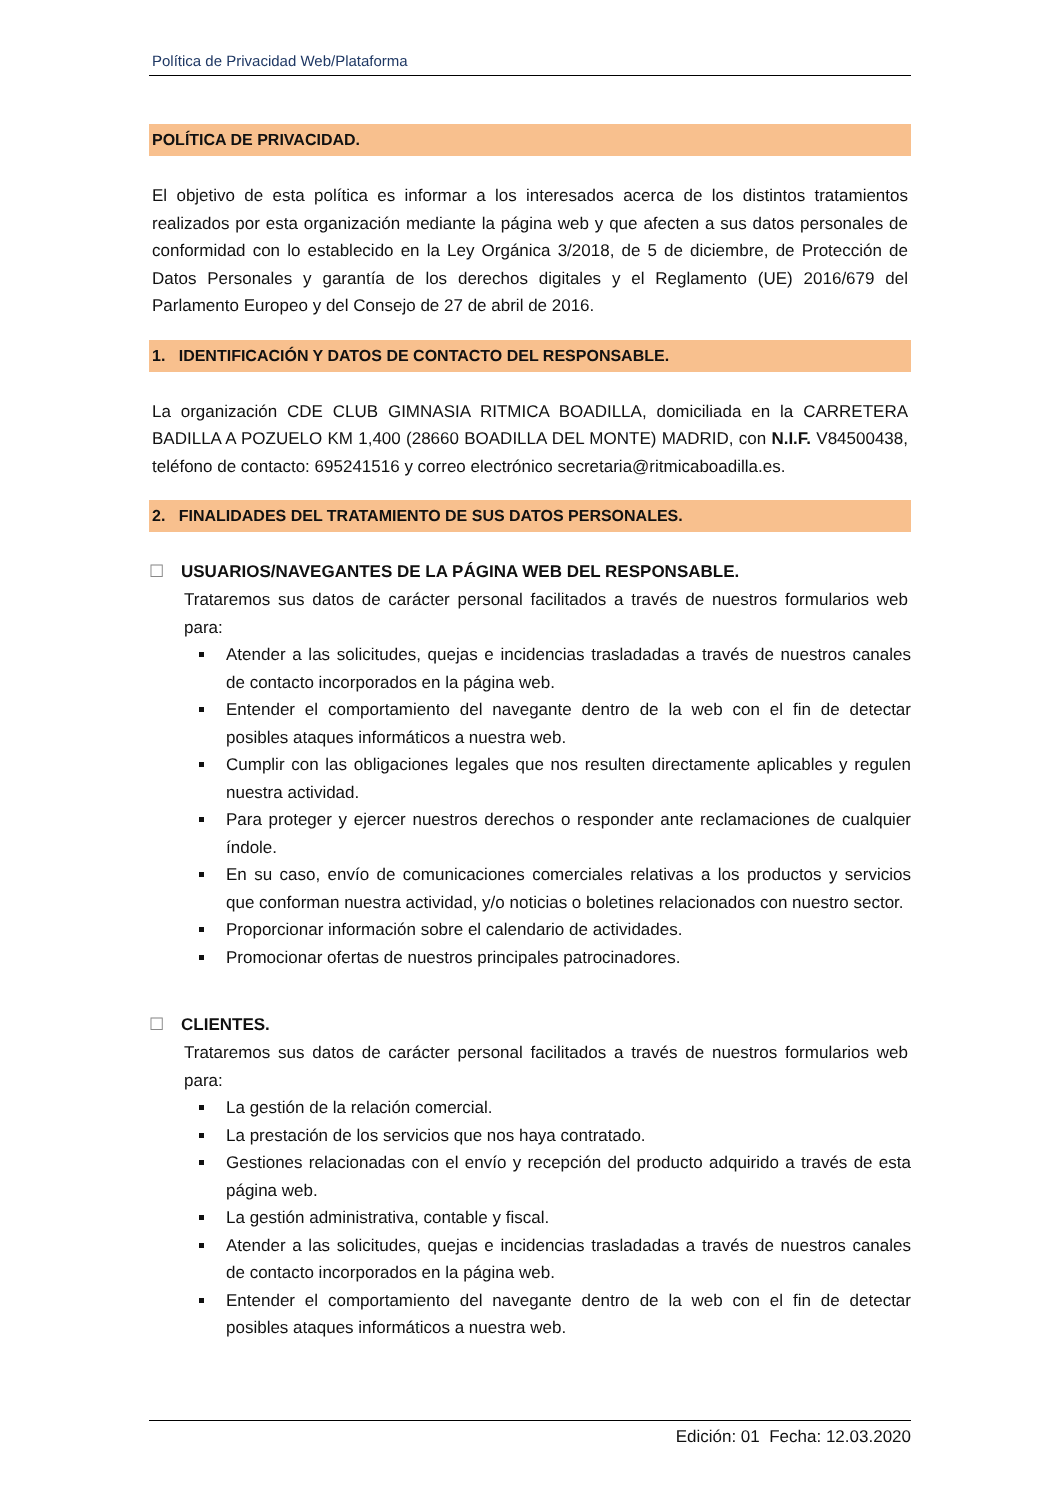Política de Privacidad Web/Plataforma
POLÍTICA DE PRIVACIDAD.
El objetivo de esta política es informar a los interesados acerca de los distintos tratamientos realizados por esta organización mediante la página web y que afecten a sus datos personales de conformidad con lo establecido en la Ley Orgánica 3/2018, de 5 de diciembre, de Protección de Datos Personales y garantía de los derechos digitales y el Reglamento (UE) 2016/679 del Parlamento Europeo y del Consejo de 27 de abril de 2016.
1. IDENTIFICACIÓN Y DATOS DE CONTACTO DEL RESPONSABLE.
La organización CDE CLUB GIMNASIA RITMICA BOADILLA, domiciliada en la CARRETERA BADILLA A POZUELO KM 1,400 (28660 BOADILLA DEL MONTE) MADRID, con N.I.F. V84500438, teléfono de contacto: 695241516 y correo electrónico secretaria@ritmicaboadilla.es.
2. FINALIDADES DEL TRATAMIENTO DE SUS DATOS PERSONALES.
☐ USUARIOS/NAVEGANTES DE LA PÁGINA WEB DEL RESPONSABLE.
Trataremos sus datos de carácter personal facilitados a través de nuestros formularios web para:
Atender a las solicitudes, quejas e incidencias trasladadas a través de nuestros canales de contacto incorporados en la página web.
Entender el comportamiento del navegante dentro de la web con el fin de detectar posibles ataques informáticos a nuestra web.
Cumplir con las obligaciones legales que nos resulten directamente aplicables y regulen nuestra actividad.
Para proteger y ejercer nuestros derechos o responder ante reclamaciones de cualquier índole.
En su caso, envío de comunicaciones comerciales relativas a los productos y servicios que conforman nuestra actividad, y/o noticias o boletines relacionados con nuestro sector.
Proporcionar información sobre el calendario de actividades.
Promocionar ofertas de nuestros principales patrocinadores.
☐ CLIENTES.
Trataremos sus datos de carácter personal facilitados a través de nuestros formularios web para:
La gestión de la relación comercial.
La prestación de los servicios que nos haya contratado.
Gestiones relacionadas con el envío y recepción del producto adquirido a través de esta página web.
La gestión administrativa, contable y fiscal.
Atender a las solicitudes, quejas e incidencias trasladadas a través de nuestros canales de contacto incorporados en la página web.
Entender el comportamiento del navegante dentro de la web con el fin de detectar posibles ataques informáticos a nuestra web.
Edición: 01 Fecha: 12.03.2020